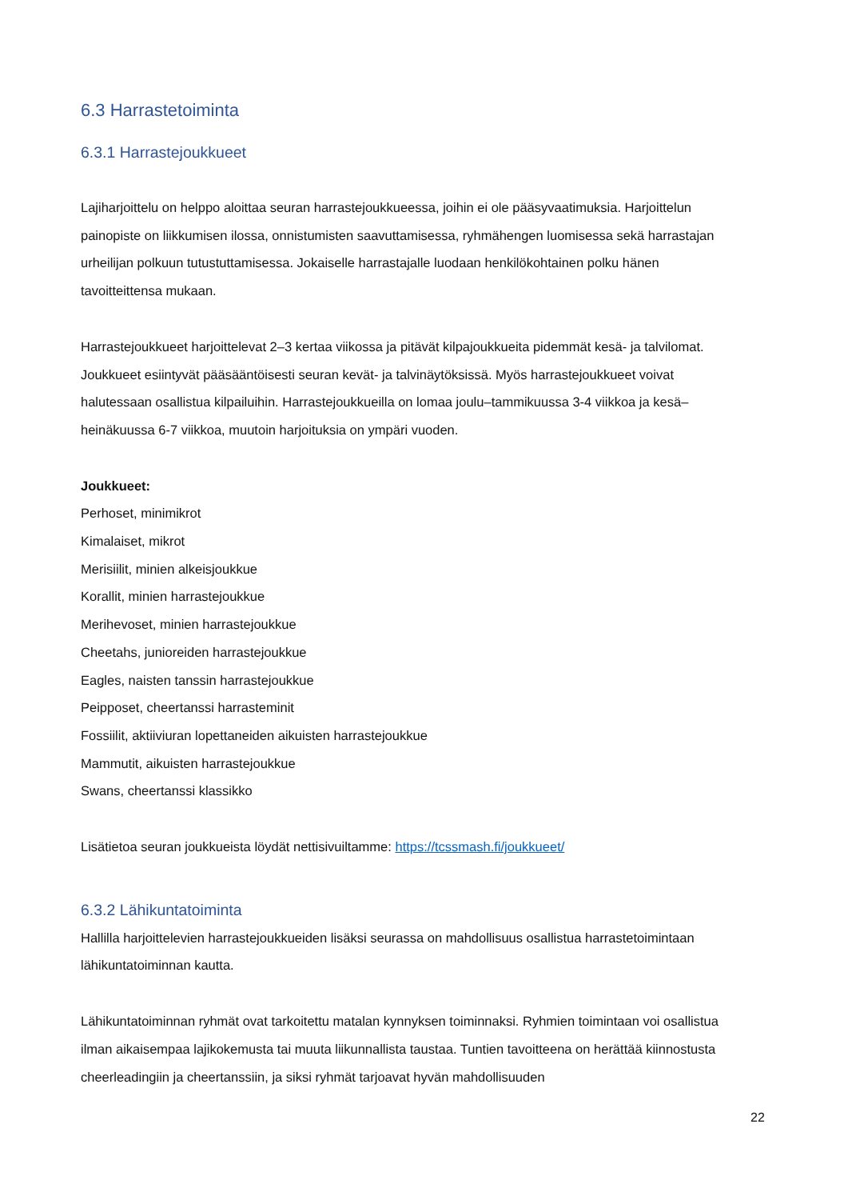6.3 Harrastetoiminta
6.3.1 Harrastejoukkueet
Lajiharjoittelu on helppo aloittaa seuran harrastejoukkueessa, joihin ei ole pääsyvaatimuksia. Harjoittelun painopiste on liikkumisen ilossa, onnistumisten saavuttamisessa, ryhmähengen luomisessa sekä harrastajan urheilijan polkuun tutustuttamisessa. Jokaiselle harrastajalle luodaan henkilökohtainen polku hänen tavoitteittensa mukaan.
Harrastejoukkueet harjoittelevat 2–3 kertaa viikossa ja pitävät kilpajoukkueita pidemmät kesä- ja talvilomat. Joukkueet esiintyvät pääsääntöisesti seuran kevät- ja talvinäytöksissä. Myös harrastejoukkueet voivat halutessaan osallistua kilpailuihin. Harrastejoukkueilla on lomaa joulu–tammikuussa 3-4 viikkoa ja kesä–heinäkuussa 6-7 viikkoa, muutoin harjoituksia on ympäri vuoden.
Joukkueet:
Perhoset, minimikrot
Kimalaiset, mikrot
Merisiilit, minien alkeisjoukkue
Korallit, minien harrastejoukkue
Merihevoset, minien harrastejoukkue
Cheetahs, junioreiden harrastejoukkue
Eagles, naisten tanssin harrastejoukkue
Peipposet, cheertanssi harrasteminit
Fossiilit, aktiiviuran lopettaneiden aikuisten harrastejoukkue
Mammutit, aikuisten harrastejoukkue
Swans, cheertanssi klassikko
Lisätietoa seuran joukkueista löydät nettisivuiltamme: https://tcssmash.fi/joukkueet/
6.3.2 Lähikuntatoiminta
Hallilla harjoittelevien harrastejoukkueiden lisäksi seurassa on mahdollisuus osallistua harrastetoimintaan lähikuntatoiminnan kautta.
Lähikuntatoiminnan ryhmät ovat tarkoitettu matalan kynnyksen toiminnaksi. Ryhmien toimintaan voi osallistua ilman aikaisempaa lajikokemusta tai muuta liikunnallista taustaa. Tuntien tavoitteena on herättää kiinnostusta cheerleadingiin ja cheertanssiin, ja siksi ryhmät tarjoavat hyvän mahdollisuuden
22